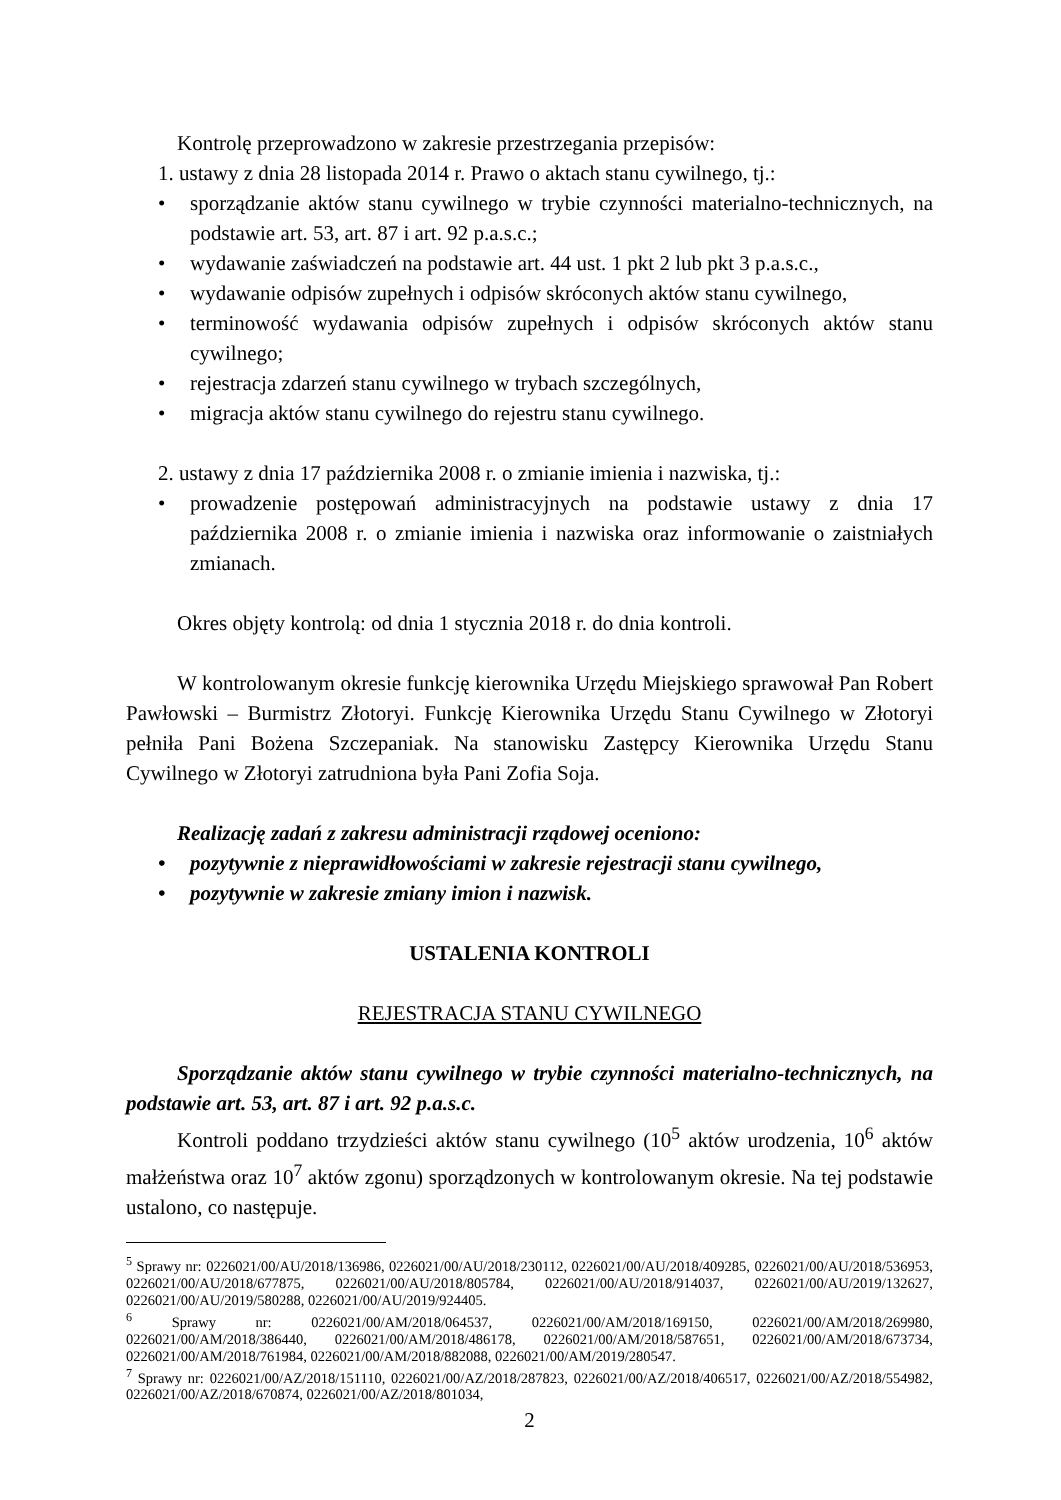Kontrolę przeprowadzono w zakresie przestrzegania przepisów:
1. ustawy z dnia 28 listopada 2014 r. Prawo o aktach stanu cywilnego, tj.:
• sporządzanie aktów stanu cywilnego w trybie czynności materialno-technicznych, na podstawie art. 53, art. 87 i art. 92 p.a.s.c.;
• wydawanie zaświadczeń na podstawie art. 44 ust. 1 pkt 2 lub pkt 3 p.a.s.c.,
• wydawanie odpisów zupełnych i odpisów skróconych aktów stanu cywilnego,
• terminowość wydawania odpisów zupełnych i odpisów skróconych aktów stanu cywilnego;
• rejestracja zdarzeń stanu cywilnego w trybach szczególnych,
• migracja aktów stanu cywilnego do rejestru stanu cywilnego.
2. ustawy z dnia 17 października 2008 r. o zmianie imienia i nazwiska, tj.:
• prowadzenie postępowań administracyjnych na podstawie ustawy z dnia 17 października 2008 r. o zmianie imienia i nazwiska oraz informowanie o zaistniałych zmianach.
Okres objęty kontrolą: od dnia 1 stycznia 2018 r. do dnia kontroli.
W kontrolowanym okresie funkcję kierownika Urzędu Miejskiego sprawował Pan Robert Pawłowski – Burmistrz Złotoryi. Funkcję Kierownika Urzędu Stanu Cywilnego w Złotoryi pełniła Pani Bożena Szczepaniak. Na stanowisku Zastępcy Kierownika Urzędu Stanu Cywilnego w Złotoryi zatrudniona była Pani Zofia Soja.
Realizację zadań z zakresu administracji rządowej oceniono:
• pozytywnie z nieprawidłowościami w zakresie rejestracji stanu cywilnego,
• pozytywnie w zakresie zmiany imion i nazwisk.
USTALENIA KONTROLI
REJESTRACJA STANU CYWILNEGO
Sporządzanie aktów stanu cywilnego w trybie czynności materialno-technicznych, na podstawie art. 53, art. 87 i art. 92 p.a.s.c.
Kontroli poddano trzydzieści aktów stanu cywilnego (10<sup>5</sup> aktów urodzenia, 10<sup>6</sup> aktów małżeństwa oraz 10<sup>7</sup> aktów zgonu) sporządzonych w kontrolowanym okresie. Na tej podstawie ustalono, co następuje.
<sup>5</sup> Sprawy nr: 0226021/00/AU/2018/136986, 0226021/00/AU/2018/230112, 0226021/00/AU/2018/409285, 0226021/00/AU/2018/536953, 0226021/00/AU/2018/677875, 0226021/00/AU/2018/805784, 0226021/00/AU/2018/914037, 0226021/00/AU/2019/132627, 0226021/00/AU/2019/580288, 0226021/00/AU/2019/924405.
<sup>6</sup> Sprawy nr: 0226021/00/AM/2018/064537, 0226021/00/AM/2018/169150, 0226021/00/AM/2018/269980, 0226021/00/AM/2018/386440, 0226021/00/AM/2018/486178, 0226021/00/AM/2018/587651, 0226021/00/AM/2018/673734, 0226021/00/AM/2018/761984, 0226021/00/AM/2018/882088, 0226021/00/AM/2019/280547.
<sup>7</sup> Sprawy nr: 0226021/00/AZ/2018/151110, 0226021/00/AZ/2018/287823, 0226021/00/AZ/2018/406517, 0226021/00/AZ/2018/554982, 0226021/00/AZ/2018/670874, 0226021/00/AZ/2018/801034,
2